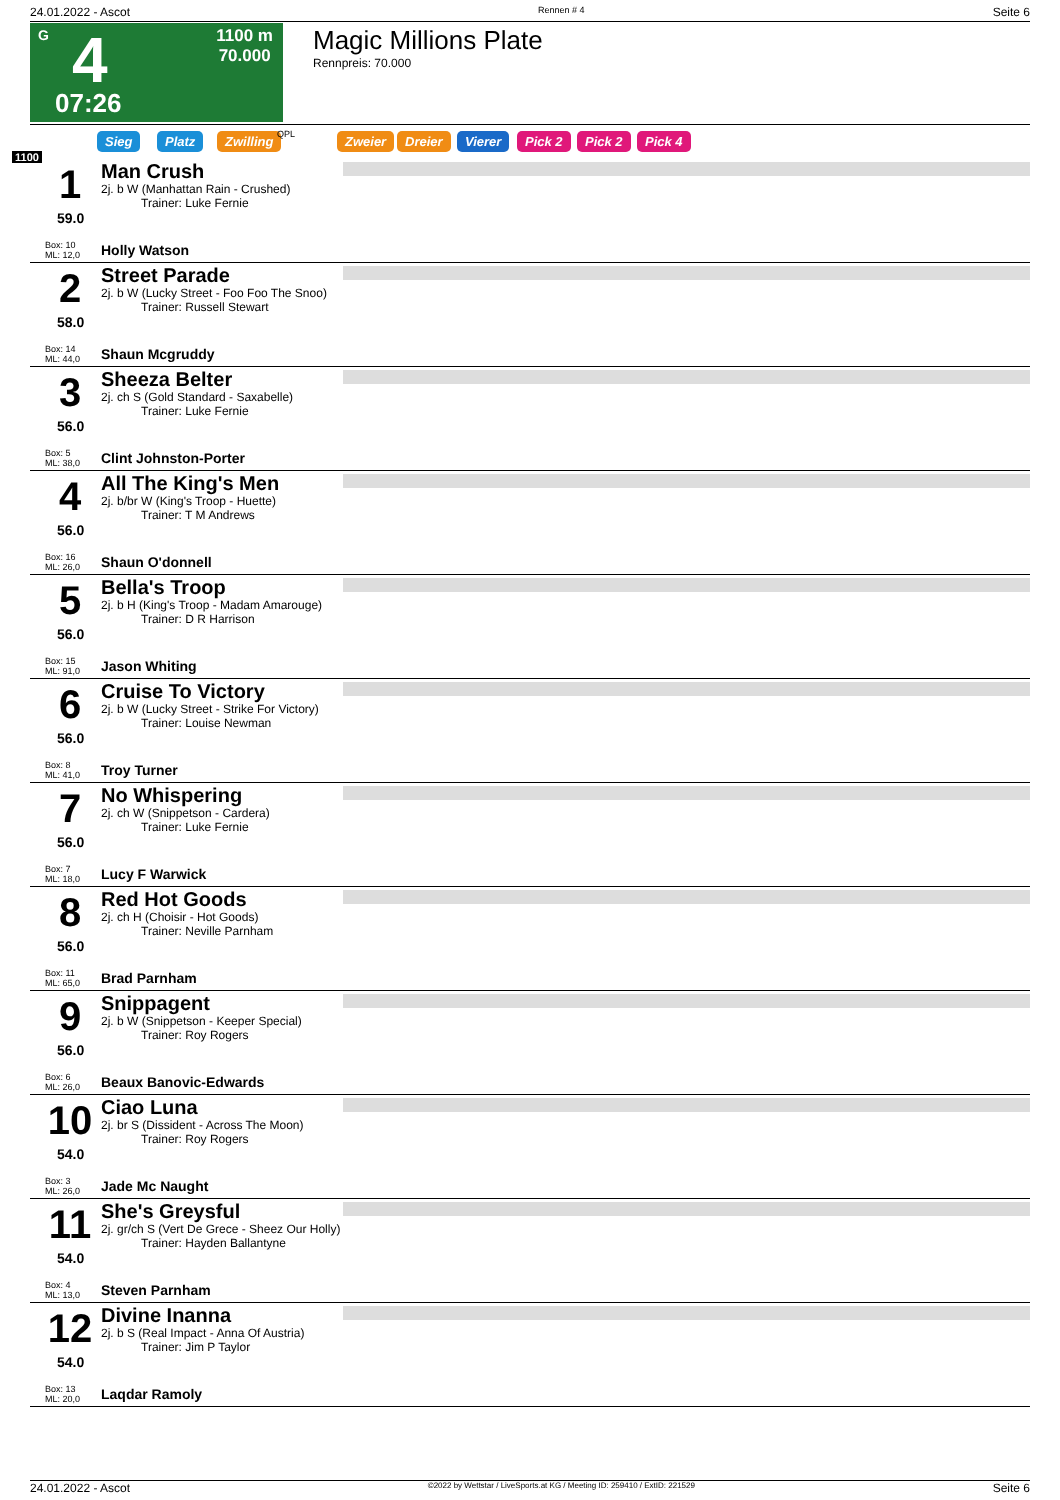24.01.2022 - Ascot Rennen # 4 Seite 6
G 4
1100 m
70.000
07:26
Magic Millions Plate
Rennpreis: 70.000
1100
Sieg Platz Zwilling QPL Zweier Dreier Vierer Pick 2 Pick 2 Pick 4
1
59.0
Box: 10
ML: 12,0
Man Crush
2j. b W (Manhattan Rain - Crushed)
Trainer: Luke Fernie
Holly Watson
2
58.0
Box: 14
ML: 44,0
Street Parade
2j. b W (Lucky Street - Foo Foo The Snoo)
Trainer: Russell Stewart
Shaun Mcgruddy
3
56.0
Box: 5
ML: 38,0
Sheeza Belter
2j. ch S (Gold Standard - Saxabelle)
Trainer: Luke Fernie
Clint Johnston-Porter
4
56.0
Box: 16
ML: 26,0
All The King's Men
2j. b/br W (King's Troop - Huette)
Trainer: T M Andrews
Shaun O'donnell
5
56.0
Box: 15
ML: 91,0
Bella's Troop
2j. b H (King's Troop - Madam Amarouge)
Trainer: D R Harrison
Jason Whiting
6
56.0
Box: 8
ML: 41,0
Cruise To Victory
2j. b W (Lucky Street - Strike For Victory)
Trainer: Louise Newman
Troy Turner
7
56.0
Box: 7
ML: 18,0
No Whispering
2j. ch W (Snippetson - Cardera)
Trainer: Luke Fernie
Lucy F Warwick
8
56.0
Box: 11
ML: 65,0
Red Hot Goods
2j. ch H (Choisir - Hot Goods)
Trainer: Neville Parnham
Brad Parnham
9
56.0
Box: 6
ML: 26,0
Snippagent
2j. b W (Snippetson - Keeper Special)
Trainer: Roy Rogers
Beaux Banovic-Edwards
10
54.0
Box: 3
ML: 26,0
Ciao Luna
2j. br S (Dissident - Across The Moon)
Trainer: Roy Rogers
Jade Mc Naught
11
54.0
Box: 4
ML: 13,0
She's Greysful
2j. gr/ch S (Vert De Grece - Sheez Our Holly)
Trainer: Hayden Ballantyne
Steven Parnham
12
54.0
Box: 13
ML: 20,0
Divine Inanna
2j. b S (Real Impact - Anna Of Austria)
Trainer: Jim P Taylor
Laqdar Ramoly
24.01.2022 - Ascot ©2022 by Wettstar / LiveSports.at KG / Meeting ID: 259410 / ExtID: 221529 Seite 6